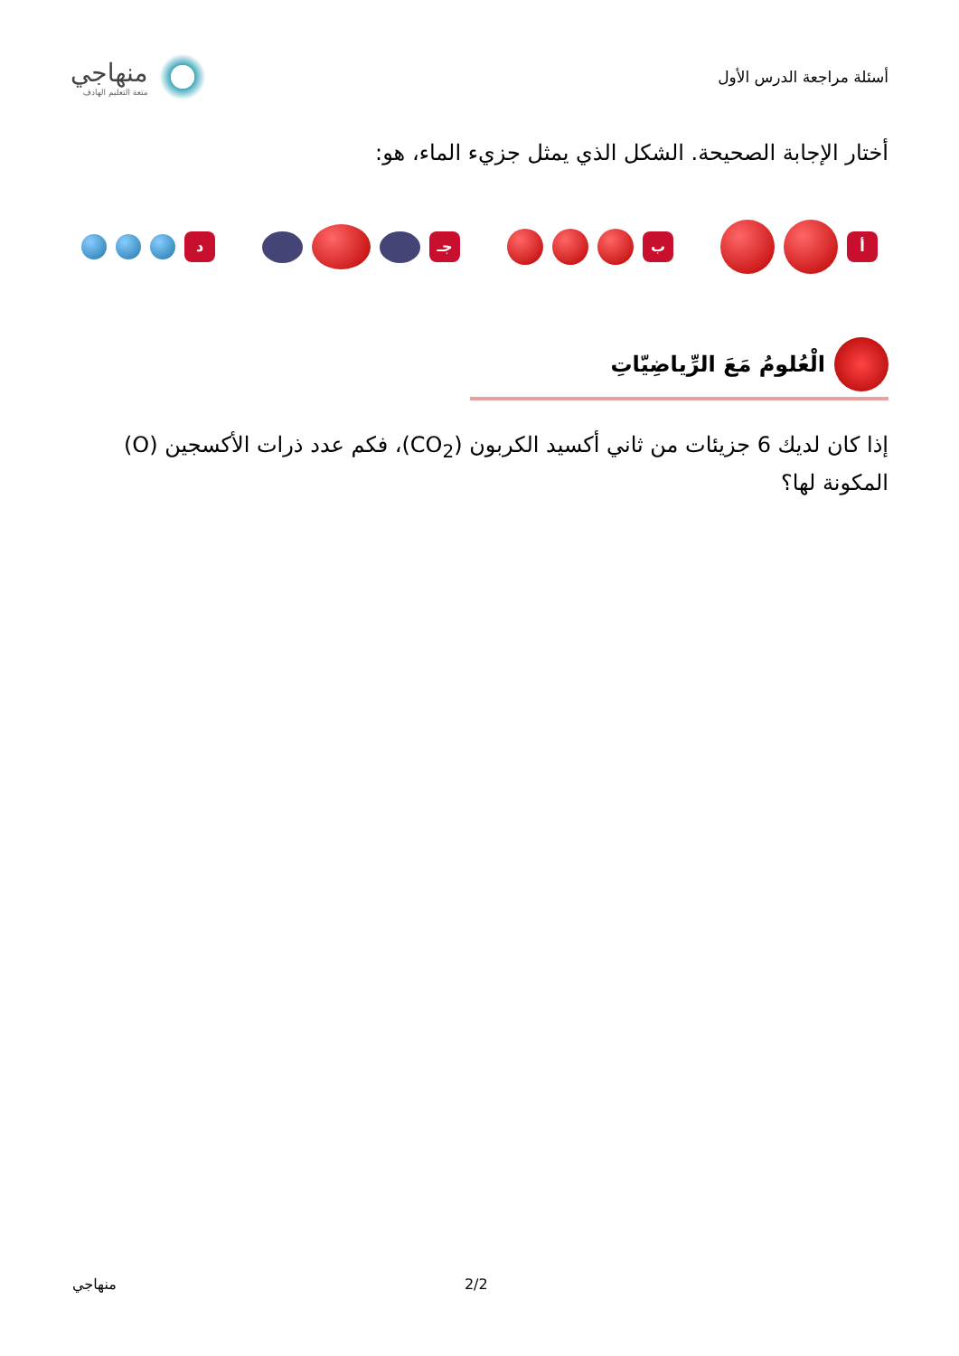أسئلة مراجعة الدرس الأول
منهاجي
متعة التعليم الهادف
أختار الإجابة الصحيحة. الشكل الذي يمثل جزيء الماء، هو:
أ ب جـ د
الْعُلومُ مَعَ الرِّياضِيّاتِ
إذا كان لديك 6 جزيئات من ثاني أكسيد الكربون (CO<sub>2</sub>)، فكم عدد ذرات الأكسجين (O) المكونة لها؟
منهاجي 2/2